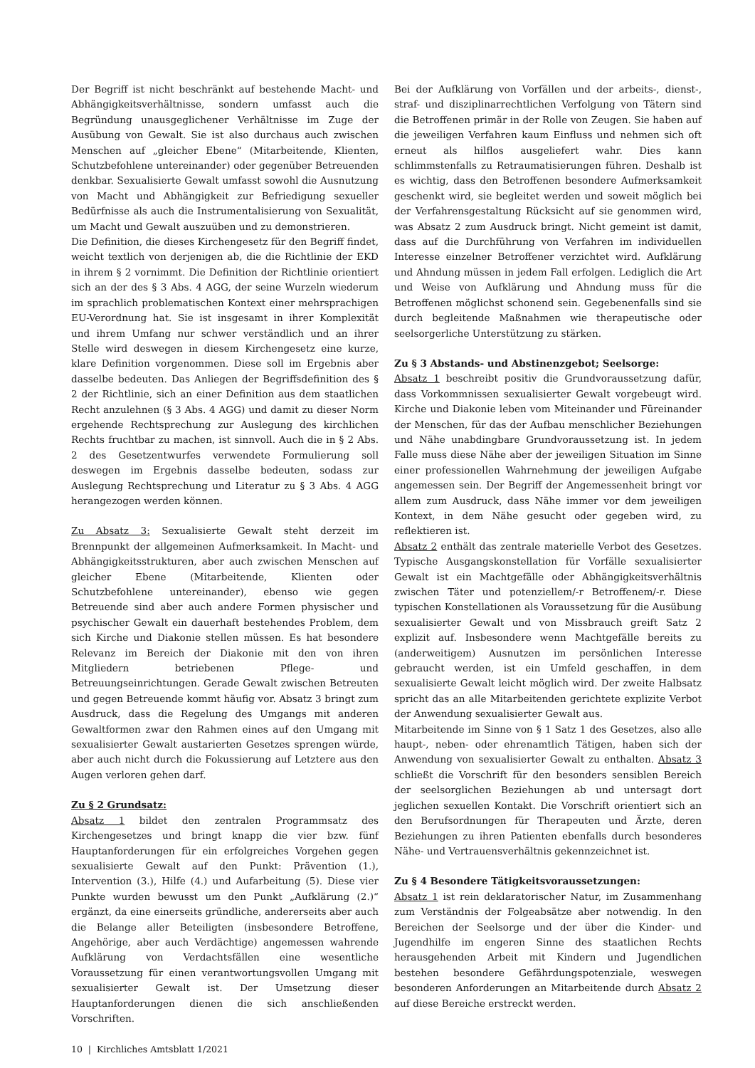Der Begriff ist nicht beschränkt auf bestehende Macht- und Abhängigkeitsverhältnisse, sondern umfasst auch die Begründung unausgeglichener Verhältnisse im Zuge der Ausübung von Gewalt. Sie ist also durchaus auch zwischen Menschen auf „gleicher Ebene“ (Mitarbeitende, Klienten, Schutzbefohlene untereinander) oder gegenüber Betreuenden denkbar. Sexualisierte Gewalt umfasst sowohl die Ausnutzung von Macht und Abhängigkeit zur Befriedigung sexueller Bedürfnisse als auch die Instrumentalisierung von Sexualität, um Macht und Gewalt auszuüben und zu demonstrieren.
Die Definition, die dieses Kirchengesetz für den Begriff findet, weicht textlich von derjenigen ab, die die Richtlinie der EKD in ihrem § 2 vornimmt. Die Definition der Richtlinie orientiert sich an der des § 3 Abs. 4 AGG, der seine Wurzeln wiederum im sprachlich problematischen Kontext einer mehrsprachigen EU-Verordnung hat. Sie ist insgesamt in ihrer Komplexität und ihrem Umfang nur schwer verständlich und an ihrer Stelle wird deswegen in diesem Kirchengesetz eine kurze, klare Definition vorgenommen. Diese soll im Ergebnis aber dasselbe bedeuten. Das Anliegen der Begriffsdefinition des § 2 der Richtlinie, sich an einer Definition aus dem staatlichen Recht anzulehnen (§ 3 Abs. 4 AGG) und damit zu dieser Norm ergehende Rechtsprechung zur Auslegung des kirchlichen Rechts fruchtbar zu machen, ist sinnvoll. Auch die in § 2 Abs. 2 des Gesetzentwurfes verwendete Formulierung soll deswegen im Ergebnis dasselbe bedeuten, sodass zur Auslegung Rechtsprechung und Literatur zu § 3 Abs. 4 AGG herangezogen werden können.
Zu Absatz 3: Sexualisierte Gewalt steht derzeit im Brennpunkt der allgemeinen Aufmerksamkeit. In Macht- und Abhängigkeitsstrukturen, aber auch zwischen Menschen auf gleicher Ebene (Mitarbeitende, Klienten oder Schutzbefohlene untereinander), ebenso wie gegen Betreuende sind aber auch andere Formen physischer und psychischer Gewalt ein dauerhaft bestehendes Problem, dem sich Kirche und Diakonie stellen müssen. Es hat besondere Relevanz im Bereich der Diakonie mit den von ihren Mitgliedern betriebenen Pflege- und Betreuungseinrichtungen. Gerade Gewalt zwischen Betreuten und gegen Betreuende kommt häufig vor. Absatz 3 bringt zum Ausdruck, dass die Regelung des Umgangs mit anderen Gewaltformen zwar den Rahmen eines auf den Umgang mit sexualisierter Gewalt austarierten Gesetzes sprengen würde, aber auch nicht durch die Fokussierung auf Letztere aus den Augen verloren gehen darf.
Zu § 2 Grundsatz:
Absatz 1 bildet den zentralen Programmsatz des Kirchengesetzes und bringt knapp die vier bzw. fünf Hauptanforderungen für ein erfolgreiches Vorgehen gegen sexualisierte Gewalt auf den Punkt: Prävention (1.), Intervention (3.), Hilfe (4.) und Aufarbeitung (5). Diese vier Punkte wurden bewusst um den Punkt „Aufklärung (2.)“ ergänzt, da eine einerseits gründliche, andererseits aber auch die Belange aller Beteiligten (insbesondere Betroffene, Angehörige, aber auch Verdächtige) angemessen wahrende Aufklärung von Verdachtsfällen eine wesentliche Voraussetzung für einen verantwortungsvollen Umgang mit sexualisierter Gewalt ist. Der Umsetzung dieser Hauptanforderungen dienen die sich anschließenden Vorschriften.
10 | Kirchliches Amtsblatt 1/2021
Bei der Aufklärung von Vorfällen und der arbeits-, dienst-, straf- und disziplinarrechtlichen Verfolgung von Tätern sind die Betroffenen primär in der Rolle von Zeugen. Sie haben auf die jeweiligen Verfahren kaum Einfluss und nehmen sich oft erneut als hilflos ausgeliefert wahr. Dies kann schlimmstenfalls zu Retraumatisierungen führen. Deshalb ist es wichtig, dass den Betroffenen besondere Aufmerksamkeit geschenkt wird, sie begleitet werden und soweit möglich bei der Verfahrensgestaltung Rücksicht auf sie genommen wird, was Absatz 2 zum Ausdruck bringt. Nicht gemeint ist damit, dass auf die Durchführung von Verfahren im individuellen Interesse einzelner Betroffener verzichtet wird. Aufklärung und Ahndung müssen in jedem Fall erfolgen. Lediglich die Art und Weise von Aufklärung und Ahndung muss für die Betroffenen möglichst schonend sein. Gegebenenfalls sind sie durch begleitende Maßnahmen wie therapeutische oder seelsorgerliche Unterstützung zu stärken.
Zu § 3 Abstands- und Abstinenzgebot; Seelsorge:
Absatz 1 beschreibt positiv die Grundvoraussetzung dafür, dass Vorkommnissen sexualisierter Gewalt vorgebeugt wird. Kirche und Diakonie leben vom Miteinander und Füreinander der Menschen, für das der Aufbau menschlicher Beziehungen und Nähe unabdingbare Grundvoraussetzung ist. In jedem Falle muss diese Nähe aber der jeweiligen Situation im Sinne einer professionellen Wahrnehmung der jeweiligen Aufgabe angemessen sein. Der Begriff der Angemessenheit bringt vor allem zum Ausdruck, dass Nähe immer vor dem jeweiligen Kontext, in dem Nähe gesucht oder gegeben wird, zu reflektieren ist.
Absatz 2 enthält das zentrale materielle Verbot des Gesetzes. Typische Ausgangskonstellation für Vorfälle sexualisierter Gewalt ist ein Machtgefälle oder Abhängigkeitsverhältnis zwischen Täter und potenziellem/-r Betroffenem/-r. Diese typischen Konstellationen als Voraussetzung für die Ausübung sexualisierter Gewalt und von Missbrauch greift Satz 2 explizit auf. Insbesondere wenn Machtgefälle bereits zu (anderweitigem) Ausnutzen im persönlichen Interesse gebraucht werden, ist ein Umfeld geschaffen, in dem sexualisierte Gewalt leicht möglich wird. Der zweite Halbsatz spricht das an alle Mitarbeitenden gerichtete explizite Verbot der Anwendung sexualisierter Gewalt aus.
Mitarbeitende im Sinne von § 1 Satz 1 des Gesetzes, also alle haupt-, neben- oder ehrenamtlich Tätigen, haben sich der Anwendung von sexualisierter Gewalt zu enthalten. Absatz 3 schließt die Vorschrift für den besonders sensiblen Bereich der seelsorglichen Beziehungen ab und untersagt dort jeglichen sexuellen Kontakt. Die Vorschrift orientiert sich an den Berufsordnungen für Therapeuten und Ärzte, deren Beziehungen zu ihren Patienten ebenfalls durch besonderes Nähe- und Vertrauensverhältnis gekennzeichnet ist.
Zu § 4 Besondere Tätigkeitsvoraussetzungen:
Absatz 1 ist rein deklaratorischer Natur, im Zusammenhang zum Verständnis der Folgeabsätze aber notwendig. In den Bereichen der Seelsorge und der über die Kinder- und Jugendhilfe im engeren Sinne des staatlichen Rechts herausgehenden Arbeit mit Kindern und Jugendlichen bestehen besondere Gefährdungspotenziale, weswegen besonderen Anforderungen an Mitarbeitende durch Absatz 2 auf diese Bereiche erstreckt werden.